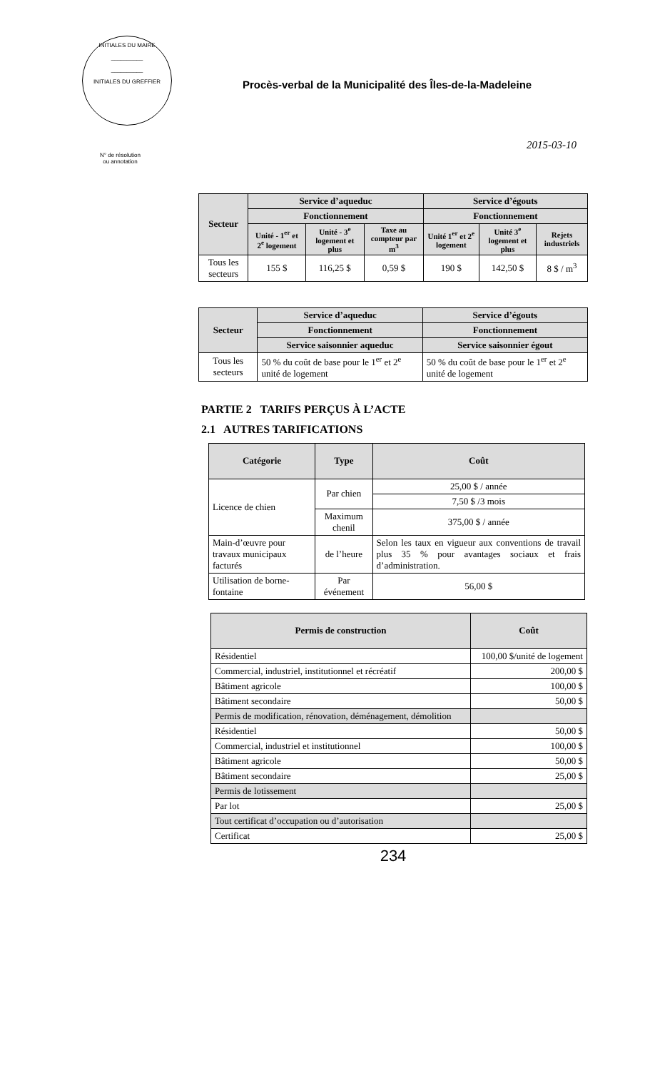INITIALES DU MAIRE
__________
__________
INITIALES DU GREFFIER
Procès-verbal de la Municipalité des Îles-de-la-Madeleine
2015-03-10
N° de résolution
ou annotation
| Secteur | Service d’aqueduc | | | Service d’égouts | | |
| --- | --- | --- | --- | --- | --- | --- |
| | Fonctionnement | | | Fonctionnement | | |
| | Unité - 1<sup>er</sup> et 2<sup>e</sup> logement | Unité - 3<sup>e</sup> logement et plus | Taxe au compteur par m<sup>3</sup> | Unité 1<sup>er</sup> et 2<sup>e</sup> logement | Unité 3<sup>e</sup> logement et plus | Rejets industriels |
| Tous les secteurs | 155 $ | 116,25 $ | 0,59 $ | 190 $ | 142,50 $ | 8 $ / m<sup>3</sup> |
| Secteur | Service d’aqueduc | Service d’égouts |
| --- | --- | --- |
| | Fonctionnement | Fonctionnement |
| | Service saisonnier aqueduc | Service saisonnier égout |
| Tous les secteurs | 50 % du coût de base pour le 1<sup>er</sup> et 2<sup>e</sup> unité de logement | 50 % du coût de base pour le 1<sup>er</sup> et 2<sup>e</sup> unité de logement |
PARTIE 2 TARIFS PERÇUS À L’ACTE
2.1 AUTRES TARIFICATIONS
| Catégorie | Type | Coût |
| --- | --- | --- |
| Licence de chien | Par chien | 25,00 $ / année |
| | | 7,50 $ /3 mois |
| | Maximum chenil | 375,00 $ / année |
| Main-d’œuvre pour travaux municipaux facturés | de l’heure | Selon les taux en vigueur aux conventions de travail plus 35 % pour avantages sociaux et frais d’administration. |
| Utilisation de borne-fontaine | Par événement | 56,00 $ |
| Permis de construction | Coût |
| --- | --- |
| Résidentiel | 100,00 $/unité de logement |
| Commercial, industriel, institutionnel et récréatif | 200,00 $ |
| Bâtiment agricole | 100,00 $ |
| Bâtiment secondaire | 50,00 $ |
| Permis de modification, rénovation, déménagement, démolition | |
| Résidentiel | 50,00 $ |
| Commercial, industriel et institutionnel | 100,00 $ |
| Bâtiment agricole | 50,00 $ |
| Bâtiment secondaire | 25,00 $ |
| Permis de lotissement | |
| Par lot | 25,00 $ |
| Tout certificat d’occupation ou d’autorisation | |
| Certificat | 25,00 $ |
234